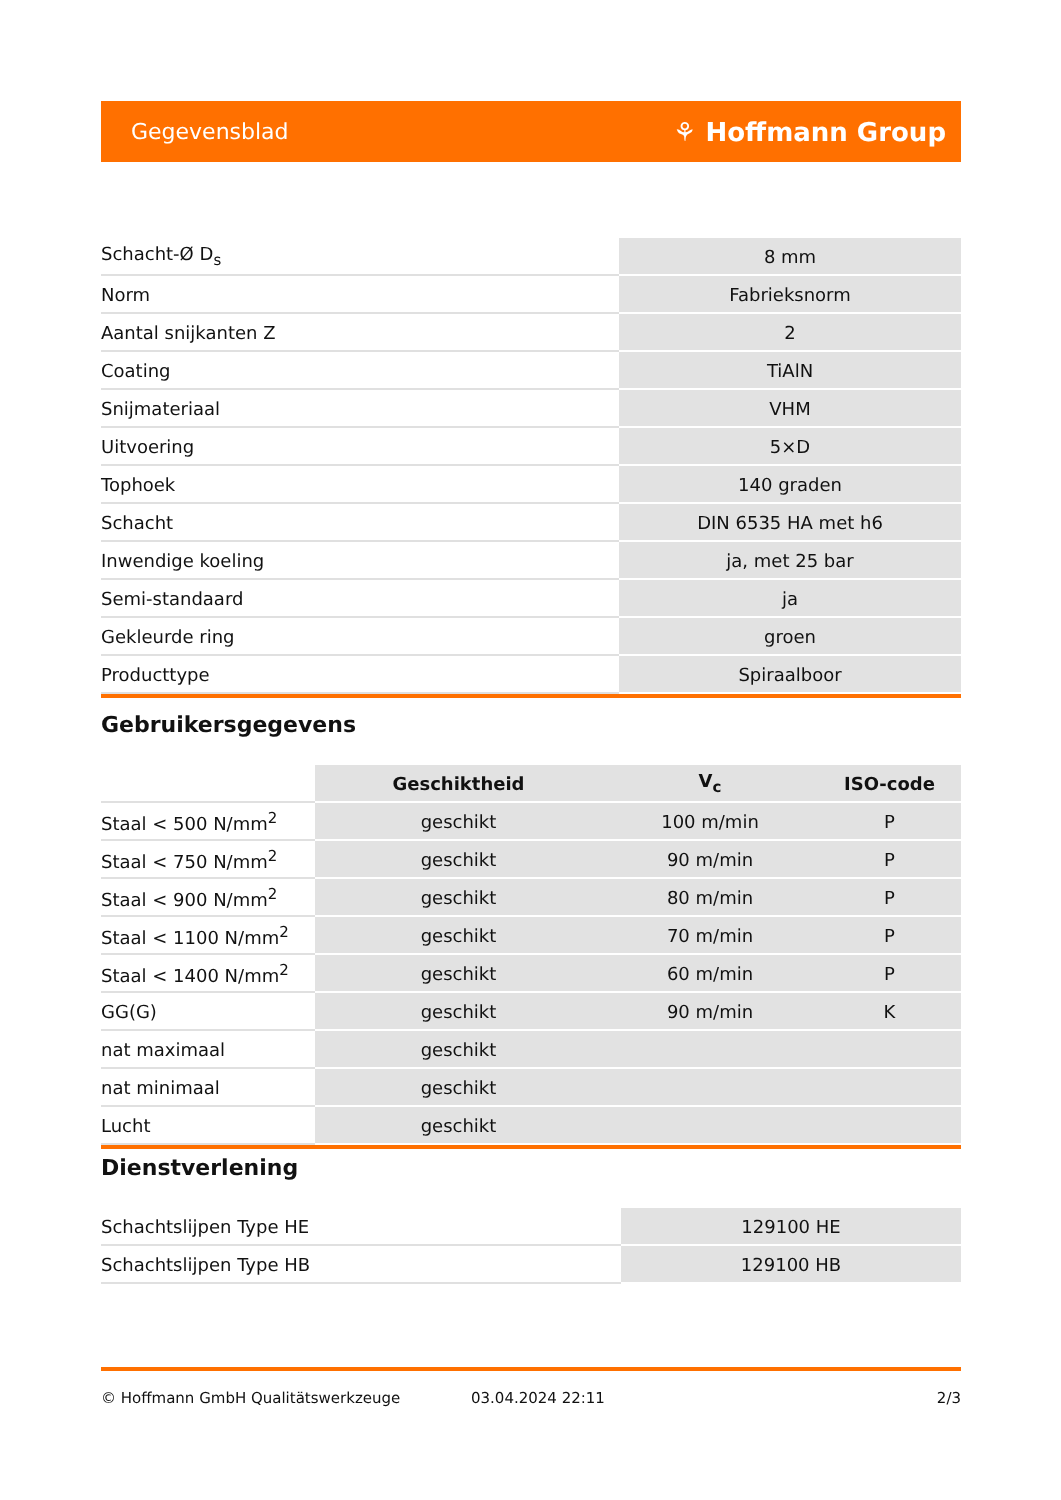Gegevensblad ⚘ Hoffmann Group
| Schacht-Ø D<sub>s</sub> | 8 mm |
| Norm | Fabrieksnorm |
| Aantal snijkanten Z | 2 |
| Coating | TiAlN |
| Snijmateriaal | VHM |
| Uitvoering | 5×D |
| Tophoek | 140 graden |
| Schacht | DIN 6535 HA met h6 |
| Inwendige koeling | ja, met 25 bar |
| Semi-standaard | ja |
| Gekleurde ring | groen |
| Producttype | Spiraalboor |
Gebruikersgegevens
| | Geschiktheid | V<sub>c</sub> | ISO-code |
| --- | --- | --- | --- |
| Staal < 500 N/mm<sup>2</sup> | geschikt | 100 m/min | P |
| Staal < 750 N/mm<sup>2</sup> | geschikt | 90 m/min | P |
| Staal < 900 N/mm<sup>2</sup> | geschikt | 80 m/min | P |
| Staal < 1100 N/mm<sup>2</sup> | geschikt | 70 m/min | P |
| Staal < 1400 N/mm<sup>2</sup> | geschikt | 60 m/min | P |
| GG(G) | geschikt | 90 m/min | K |
| nat maximaal | geschikt | | |
| nat minimaal | geschikt | | |
| Lucht | geschikt | | |
Dienstverlening
| Schachtslijpen Type HE | 129100 HE |
| Schachtslijpen Type HB | 129100 HB |
© Hoffmann GmbH Qualitätswerkzeuge 03.04.2024 22:11 2/3